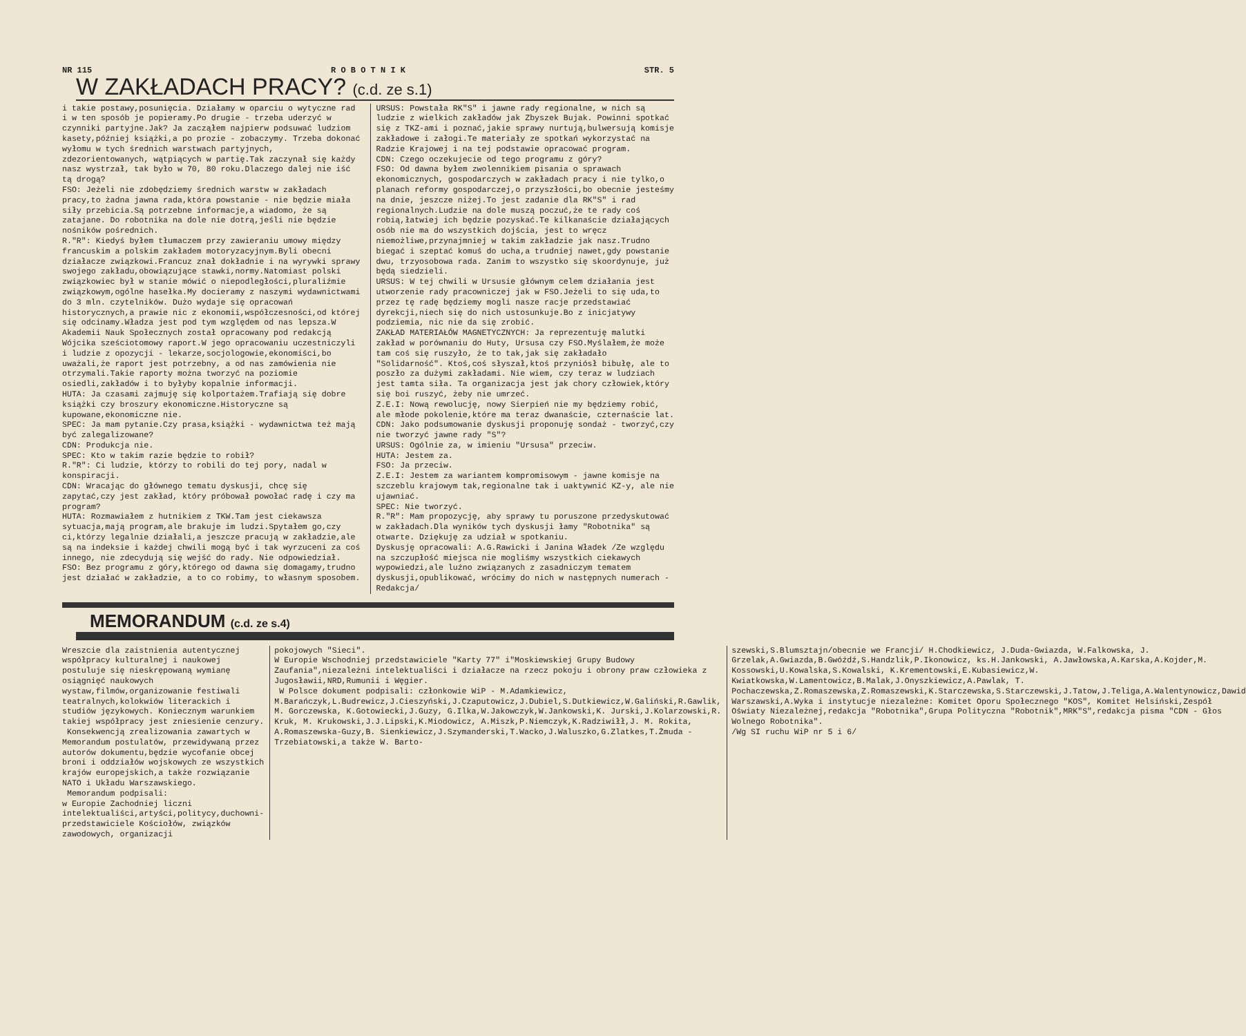NR 115 R O B O T N I K STR. 5
W ZAKŁADACH PRACY? (c.d. ze s.1)
i takie postawy,posunięcia. Działamy w oparciu o wytyczne rad i w ten sposób je popieramy.Po drugie - trzeba uderzyć w czynniki partyjne.Jak? Ja zacząłem najpierw podsuwać ludziom kasety,później książki,a po prozie - zobaczymy. Trzeba dokonać wyłomu w tych średnich warstwach partyjnych, zdezorientowanych, wątpiących w partię.Tak zaczynał się każdy nasz wystrzał, tak było w 70, 80 roku.Dlaczego dalej nie iść tą drogą?
FSO: Jeżeli nie zdobędziemy średnich warstw w zakładach pracy,to żadna jawna rada,która powstanie - nie będzie miała siły przebicia.Są potrzebne informacje,a wiadomo, że są zatajane. Do robotnika na dole nie dotrą,jeśli nie będzie nośników pośrednich.
R."R": Kiedyś byłem tłumaczem przy zawieraniu umowy między francuskim a polskim zakładem motoryzacyjnym.Byli obecni działacze związkowi.Francuz znał dokładnie i na wyrywki sprawy swojego zakładu,obowiązujące stawki,normy.Natomiast polski związkowiec był w stanie mówić o niepodległości,pluraliźmie związkowym,ogólne hasełka.My docieramy z naszymi wydawnictwami do 3 mln. czytelników. Dużo wydaje się opracowań historycznych,a prawie nic z ekonomii,współczesności,od której się odcinamy.Władza jest pod tym względem od nas lepsza.W Akademii Nauk Społecznych został opracowany pod redakcją Wójcika sześciotomowy raport.W jego opracowaniu uczestniczyli i ludzie z opozycji - lekarze,socjologowie,ekonomiści,bo uważali,że raport jest potrzebny, a od nas zamówienia nie otrzymali.Takie raporty można tworzyć na poziomie osiedli,zakładów i to byłyby kopalnie informacji.
HUTA: Ja czasami zajmuję się kolportażem.Trafiają się dobre książki czy broszury ekonomiczne.Historyczne są kupowane,ekonomiczne nie.
SPEC: Ja mam pytanie.Czy prasa,książki - wydawnictwa też mają być zalegalizowane?
CDN: Produkcja nie.
SPEC: Kto w takim razie będzie to robił?
R."R": Ci ludzie, którzy to robili do tej pory, nadal w konspiracji.
CDN: Wracając do głównego tematu dyskusji, chcę się zapytać,czy jest zakład, który próbował powołać radę i czy ma program?
HUTA: Rozmawiałem z hutnikiem z TKW.Tam jest ciekawsza sytuacja,mają program,ale brakuje im ludzi.Spytałem go,czy ci,którzy legalnie działali,a jeszcze pracują w zakładzie,ale są na indeksie i każdej chwili mogą być i tak wyrzuceni za coś innego, nie zdecydują się wejść do rady. Nie odpowiedział.
FSO: Bez programu z góry,którego od dawna się domagamy,trudno jest działać w zakładzie, a to co robimy, to własnym sposobem.
URSUS: Powstała RK"S" i jawne rady regionalne, w nich są ludzie z wielkich zakładów jak Zbyszek Bujak. Powinni spotkać się z TKZ-ami i poznać,jakie sprawy nurtują,bulwersują komisje zakładowe i załogi.Te materiały ze spotkań wykorzystać na Radzie Krajowej i na tej podstawie opracować program.
CDN: Czego oczekujecie od tego programu z góry?
FSO: Od dawna byłem zwolennikiem pisania o sprawach ekonomicznych, gospodarczych w zakładach pracy i nie tylko,o planach reformy gospodarczej,o przyszłości,bo obecnie jesteśmy na dnie, jeszcze niżej.To jest zadanie dla RK"S" i rad regionalnych.Ludzie na dole muszą poczuć,że te rady coś robią,łatwiej ich będzie pozyskać.Te kilkanaście działających osób nie ma do wszystkich dojścia, jest to wręcz niemożliwe,przynajmniej w takim zakładzie jak nasz.Trudno biegać i szeptać komuś do ucha,a trudniej nawet,gdy powstanie dwu, trzyosobowa rada. Zanim to wszystko się skoordynuje, już będą siedzieli.
URSUS: W tej chwili w Ursusie głównym celem działania jest utworzenie rady pracowniczej jak w FSO.Jeżeli to się uda,to przez tę radę będziemy mogli nasze racje przedstawiać dyrekcji,niech się do nich ustosunkuje.Bo z inicjatywy podziemia, nic nie da się zrobić.
ZAKŁAD MATERIAŁÓW MAGNETYCZNYCH: Ja reprezentuję malutki zakład w porównaniu do Huty, Ursusa czy FSO.Myślałem,że może tam coś się ruszyło, że to tak,jak się zakładało "Solidarność". Ktoś,coś słyszał,ktoś przyniósł bibułę, ale to poszło za dużymi zakładami. Nie wiem, czy teraz w ludziach jest tamta siła. Ta organizacja jest jak chory człowiek,który się boi ruszyć, żeby nie umrzeć.
Z.E.I: Nową rewolucję, nowy Sierpień nie my będziemy robić, ale młode pokolenie,które ma teraz dwanaście, czternaście lat.
CDN: Jako podsumowanie dyskusji proponuję sondaż - tworzyć,czy nie tworzyć jawne rady "S"?
URSUS: Ogólnie za, w imieniu "Ursusa" przeciw.
HUTA: Jestem za.
FSO: Ja przeciw.
Z.E.I: Jestem za wariantem kompromisowym - jawne komisje na szczeblu krajowym tak,regionalne tak i uaktywnić KZ-y, ale nie ujawniać.
SPEC: Nie tworzyć.
R."R": Mam propozycję, aby sprawy tu poruszone przedyskutować w zakładach.Dla wyników tych dyskusji łamy "Robotnika" są otwarte. Dziękuję za udział w spotkaniu.
Dyskusję opracowali: A.G.Rawicki i Janina Władek /Ze względu na szczupłość miejsca nie mogliśmy wszystkich ciekawych wypowiedzi,ale luźno związanych z zasadniczym tematem dyskusji,opublikować, wrócimy do nich w następnych numerach - Redakcja/
MEMORANDUM (c.d. ze s.4)
Wreszcie dla zaistnienia autentycznej współpracy kulturalnej i naukowej postuluje się nieskrępowaną wymianę osiągnięć naukowych wystaw,filmów,organizowanie festiwali teatralnych,kolokwiów literackich i studiów językowych. Koniecznym warunkiem takiej współpracy jest zniesienie cenzury.
Konsekwencją zrealizowania zawartych w Memorandum postulatów, przewidywaną przez autorów dokumentu,będzie wycofanie obcej broni i oddziałów wojskowych ze wszystkich krajów europejskich,a także rozwiązanie NATO i Układu Warszawskiego.
Memorandum podpisali:
w Europie Zachodniej liczni intelektualiści,artyści,politycy,duchowni-przedstawiciele Kościołów, związków zawodowych, organizacji
pokojowych "Sieci".
W Europie Wschodniej przedstawiciele "Karty 77" i"Moskiewskiej Grupy Budowy Zaufania",niezależni intelektualiści i działacze na rzecz pokoju i obrony praw człowieka z Jugosławii,NRD,Rumunii i Węgier.
W Polsce dokument podpisali: członkowie WiP - M.Adamkiewicz, M.Barańczyk,L.Budrewicz,J.Cieszyński,J.Czaputowicz,J.Dubiel,S.Dutkiewicz,W.Galiński,R.Gawlik, M. Gorczewska, K.Gotowiecki,J.Guzy, G.Ilka,W.Jakowczyk,W.Jankowski,K. Jurski,J.Kolarzowski,R. Kruk, M. Krukowski,J.J.Lipski,K.Miodowicz, A.Miszk,P.Niemczyk,K.Radziwiłł,J. M. Rokita, A.Romaszewska-Guzy,B. Sienkiewicz,J.Szymanderski,T.Wacko,J.Waluszko,G.Zlatkes,T.Żmuda -Trzebiatowski,a także W. Barto-
szewski,S.Blumsztajn/obecnie we Francji/ H.Chodkiewicz, J.Duda-Gwiazda, W.Falkowska, J. Grzelak,A.Gwiazda,B.Gwóźdź,S.Handzlik,P.Ikonowicz, ks.H.Jankowski, A.Jawłowska,A.Karska,A.Kojder,M. Kossowski,U.Kowalska,S.Kowalski, K.Krementowski,E.Kubasiewicz,W. Kwiatkowska,W.Lamentowicz,B.Malak,J.Onyszkiewicz,A.Pawlak, T. Pochaczewska,Z.Romaszewska,Z.Romaszewski,K.Starczewska,S.Starczewski,J.Tatow,J.Teliga,A.Walentynowicz,Dawid Warszawski,A.Wyka i instytucje niezależne: Komitet Oporu Społecznego "KOS", Komitet Helsiński,Zespół Oświaty Niezależnej,redakcja "Robotnika",Grupa Polityczna "Robotnik",MRK"S",redakcja pisma "CDN - Głos Wolnego Robotnika".
/Wg SI ruchu WiP nr 5 i 6/